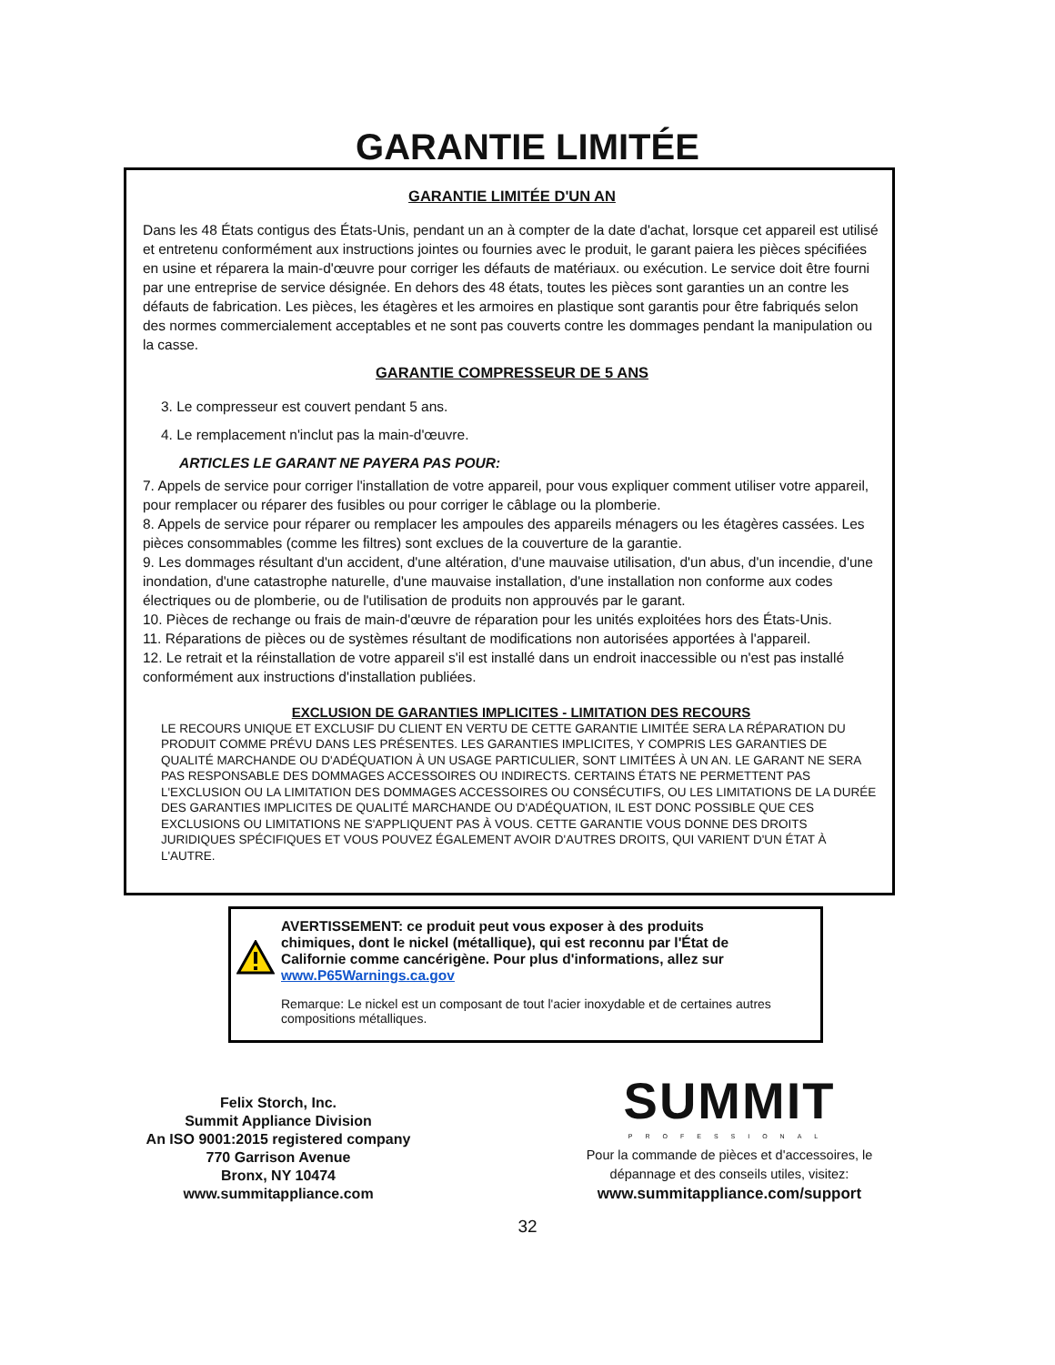GARANTIE LIMITÉE
GARANTIE LIMITÉE D'UN AN
Dans les 48 États contigus des États-Unis, pendant un an à compter de la date d'achat, lorsque cet appareil est utilisé et entretenu conformément aux instructions jointes ou fournies avec le produit, le garant paiera les pièces spécifiées en usine et réparera la main-d'œuvre pour corriger les défauts de matériaux. ou exécution. Le service doit être fourni par une entreprise de service désignée. En dehors des 48 états, toutes les pièces sont garanties un an contre les défauts de fabrication. Les pièces, les étagères et les armoires en plastique sont garantis pour être fabriqués selon des normes commercialement acceptables et ne sont pas couverts contre les dommages pendant la manipulation ou la casse.
GARANTIE COMPRESSEUR DE 5 ANS
3. Le compresseur est couvert pendant 5 ans.
4. Le remplacement n'inclut pas la main-d'œuvre.
ARTICLES LE GARANT NE PAYERA PAS POUR:
7. Appels de service pour corriger l'installation de votre appareil, pour vous expliquer comment utiliser votre appareil, pour remplacer ou réparer des fusibles ou pour corriger le câblage ou la plomberie.
8. Appels de service pour réparer ou remplacer les ampoules des appareils ménagers ou les étagères cassées. Les pièces consommables (comme les filtres) sont exclues de la couverture de la garantie.
9. Les dommages résultant d'un accident, d'une altération, d'une mauvaise utilisation, d'un abus, d'un incendie, d'une inondation, d'une catastrophe naturelle, d'une mauvaise installation, d'une installation non conforme aux codes électriques ou de plomberie, ou de l'utilisation de produits non approuvés par le garant.
10. Pièces de rechange ou frais de main-d'œuvre de réparation pour les unités exploitées hors des États-Unis.
11. Réparations de pièces ou de systèmes résultant de modifications non autorisées apportées à l'appareil.
12. Le retrait et la réinstallation de votre appareil s'il est installé dans un endroit inaccessible ou n'est pas installé conformément aux instructions d'installation publiées.
EXCLUSION DE GARANTIES IMPLICITES - LIMITATION DES RECOURS
LE RECOURS UNIQUE ET EXCLUSIF DU CLIENT EN VERTU DE CETTE GARANTIE LIMITÉE SERA LA RÉPARATION DU PRODUIT COMME PRÉVU DANS LES PRÉSENTES. LES GARANTIES IMPLICITES, Y COMPRIS LES GARANTIES DE QUALITÉ MARCHANDE OU D'ADÉQUATION À UN USAGE PARTICULIER, SONT LIMITÉES À UN AN. LE GARANT NE SERA PAS RESPONSABLE DES DOMMAGES ACCESSOIRES OU INDIRECTS. CERTAINS ÉTATS NE PERMETTENT PAS L'EXCLUSION OU LA LIMITATION DES DOMMAGES ACCESSOIRES OU CONSÉCUTIFS, OU LES LIMITATIONS DE LA DURÉE DES GARANTIES IMPLICITES DE QUALITÉ MARCHANDE OU D'ADÉQUATION, IL EST DONC POSSIBLE QUE CES EXCLUSIONS OU LIMITATIONS NE S'APPLIQUENT PAS À VOUS. CETTE GARANTIE VOUS DONNE DES DROITS JURIDIQUES SPÉCIFIQUES ET VOUS POUVEZ ÉGALEMENT AVOIR D'AUTRES DROITS, QUI VARIENT D'UN ÉTAT À L'AUTRE.
AVERTISSEMENT: ce produit peut vous exposer à des produits chimiques, dont le nickel (métallique), qui est reconnu par l'État de Californie comme cancérigène. Pour plus d'informations, allez sur www.P65Warnings.ca.gov
Remarque: Le nickel est un composant de tout l'acier inoxydable et de certaines autres compositions métalliques.
Felix Storch, Inc.
Summit Appliance Division
An ISO 9001:2015 registered company
770 Garrison Avenue
Bronx, NY 10474
www.summitappliance.com
SUMMIT
PROFESSIONAL
Pour la commande de pièces et d'accessoires, le dépannage et des conseils utiles, visitez:
www.summitappliance.com/support
32